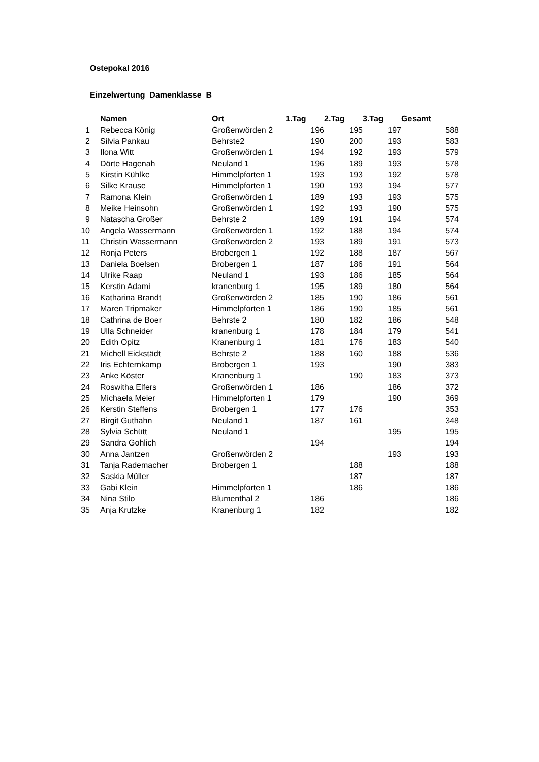Ostepokal 2016
Einzelwertung Damenklasse B
| | Namen | Ort | 1.Tag | 2.Tag | 3.Tag | Gesamt |
| --- | --- | --- | --- | --- | --- | --- |
| 1 | Rebecca König | Großenwörden 2 | 196 | 195 | 197 | 588 |
| 2 | Silvia Pankau | Behrste2 | 190 | 200 | 193 | 583 |
| 3 | Ilona Witt | Großenwörden 1 | 194 | 192 | 193 | 579 |
| 4 | Dörte Hagenah | Neuland 1 | 196 | 189 | 193 | 578 |
| 5 | Kirstin Kühlke | Himmelpforten 1 | 193 | 193 | 192 | 578 |
| 6 | Silke Krause | Himmelpforten 1 | 190 | 193 | 194 | 577 |
| 7 | Ramona Klein | Großenwörden 1 | 189 | 193 | 193 | 575 |
| 8 | Meike Heinsohn | Großenwörden 1 | 192 | 193 | 190 | 575 |
| 9 | Natascha Großer | Behrste 2 | 189 | 191 | 194 | 574 |
| 10 | Angela Wassermann | Großenwörden 1 | 192 | 188 | 194 | 574 |
| 11 | Christin Wassermann | Großenwörden 2 | 193 | 189 | 191 | 573 |
| 12 | Ronja Peters | Brobergen 1 | 192 | 188 | 187 | 567 |
| 13 | Daniela Boelsen | Brobergen 1 | 187 | 186 | 191 | 564 |
| 14 | Ulrike Raap | Neuland 1 | 193 | 186 | 185 | 564 |
| 15 | Kerstin Adami | kranenburg 1 | 195 | 189 | 180 | 564 |
| 16 | Katharina Brandt | Großenwörden 2 | 185 | 190 | 186 | 561 |
| 17 | Maren Tripmaker | Himmelpforten 1 | 186 | 190 | 185 | 561 |
| 18 | Cathrina de Boer | Behrste 2 | 180 | 182 | 186 | 548 |
| 19 | Ulla Schneider | kranenburg 1 | 178 | 184 | 179 | 541 |
| 20 | Edith Opitz | Kranenburg 1 | 181 | 176 | 183 | 540 |
| 21 | Michell Eickstädt | Behrste 2 | 188 | 160 | 188 | 536 |
| 22 | Iris Echternkamp | Brobergen 1 | 193 | | 190 | 383 |
| 23 | Anke Köster | Kranenburg 1 | | 190 | 183 | 373 |
| 24 | Roswitha Elfers | Großenwörden 1 | 186 | | 186 | 372 |
| 25 | Michaela Meier | Himmelpforten 1 | 179 | | 190 | 369 |
| 26 | Kerstin Steffens | Brobergen 1 | 177 | 176 | | 353 |
| 27 | Birgit Guthahn | Neuland 1 | 187 | 161 | | 348 |
| 28 | Sylvia Schütt | Neuland 1 | | | 195 | 195 |
| 29 | Sandra Gohlich | | 194 | | | 194 |
| 30 | Anna Jantzen | Großenwörden 2 | | | 193 | 193 |
| 31 | Tanja Rademacher | Brobergen 1 | | 188 | | 188 |
| 32 | Saskia Müller | | | 187 | | 187 |
| 33 | Gabi Klein | Himmelpforten 1 | | 186 | | 186 |
| 34 | Nina Stilo | Blumenthal 2 | 186 | | | 186 |
| 35 | Anja Krutzke | Kranenburg 1 | 182 | | | 182 |